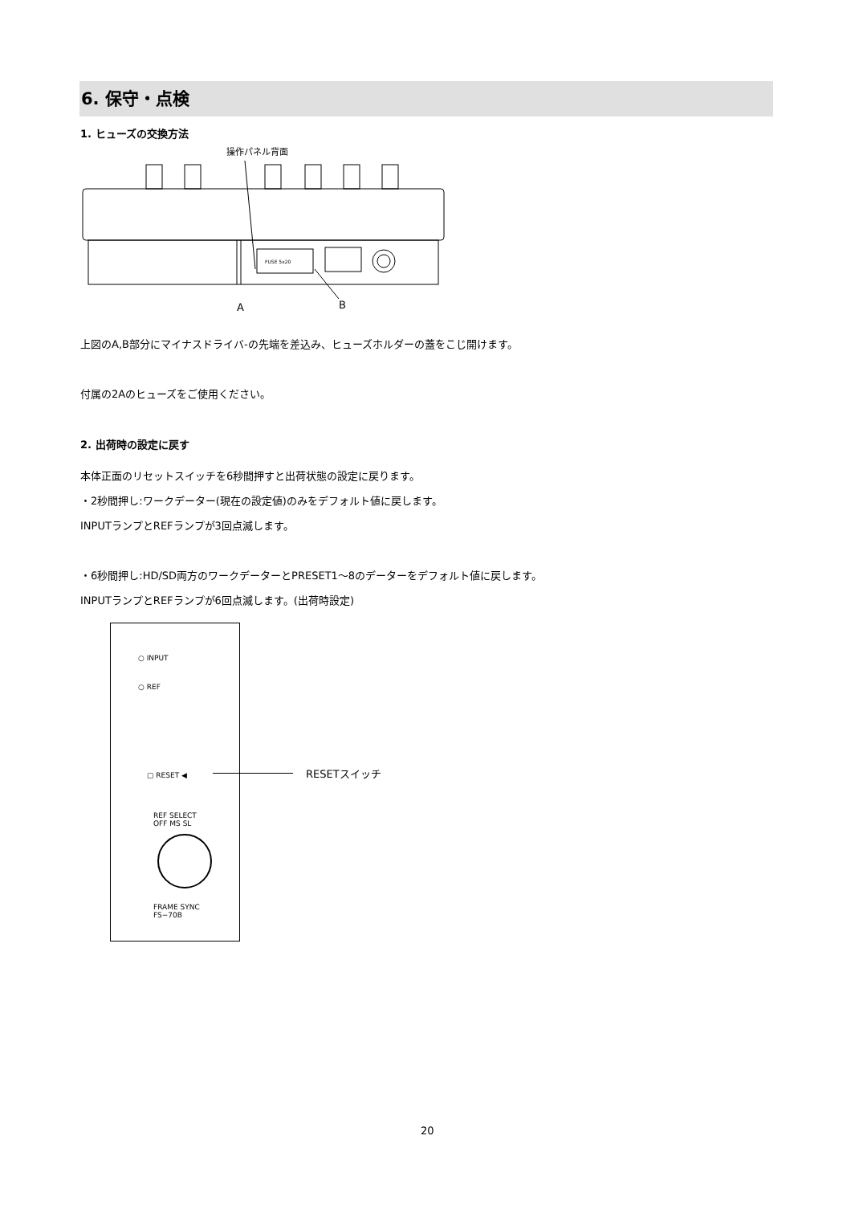6. 保守・点検
1. ヒューズの交換方法
操作パネル背面
FUSE 5x20
A
B
上図のA,B部分にマイナスドライバ-の先端を差込み、ヒューズホルダーの蓋をこじ開けます。
付属の2Aのヒューズをご使用ください。
2. 出荷時の設定に戻す
本体正面のリセットスイッチを6秒間押すと出荷状態の設定に戻ります。
・2秒間押し:ワークデーター(現在の設定値)のみをデフォルト値に戻します。
INPUTランプとREFランプが3回点滅します。
・6秒間押し:HD/SD両方のワークデーターとPRESET1～8のデーターをデフォルト値に戻します。
INPUTランプとREFランプが6回点滅します。(出荷時設定)
○ INPUT
○ REF
▢ RESET ◀
REF SELECT
OFF MS SL
FRAME SYNC
FS−70B
RESETスイッチ
20